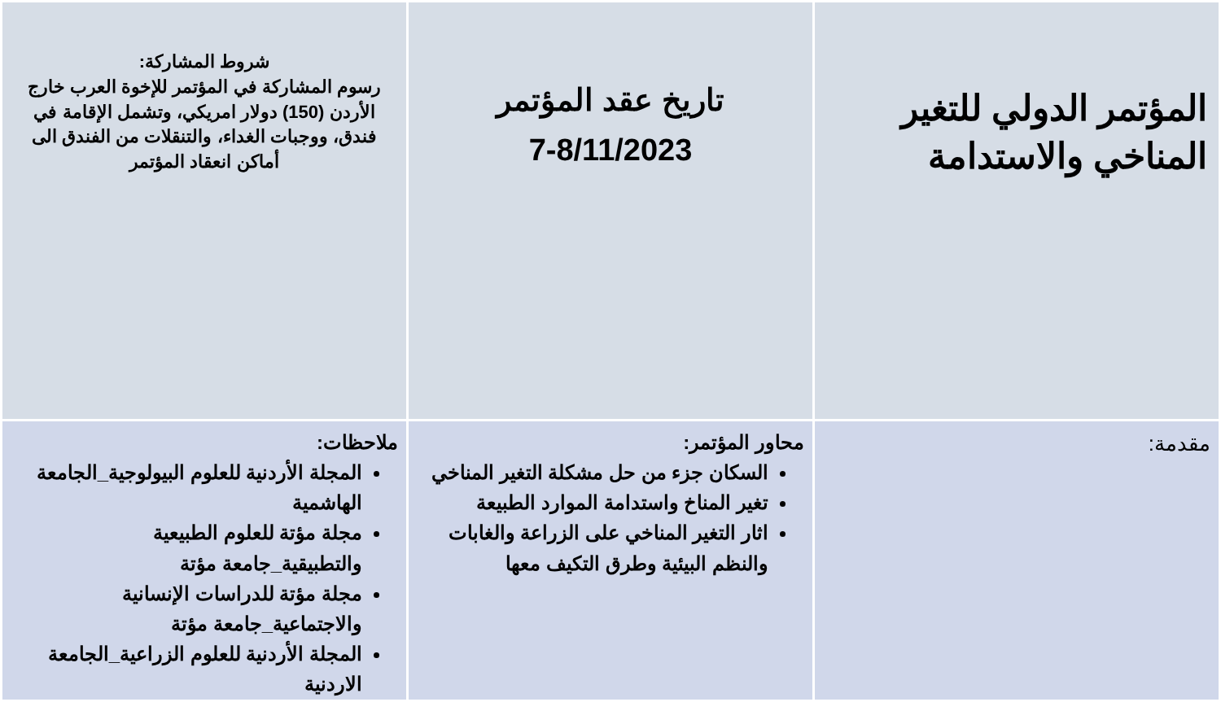| المؤتمر الدولي للتغير المناخي والاستدامة | تاريخ عقد المؤتمر 7-8/11/2023 | شروط المشاركة: رسوم المشاركة في المؤتمر للإخوة العرب خارج الأردن (150) دولار امريكي، وتشمل الإقامة في فندق، ووجبات الغداء، والتنقلات من الفندق الى أماكن انعقاد المؤتمر |
| مقدمة: | محاور المؤتمر: السكان جزء من حل مشكلة التغير المناخي تغير المناخ واستدامة الموارد الطبيعة اثار التغير المناخي على الزراعة والغابات والنظم البيئية وطرق التكيف معها | ملاحظات: المجلة الأردنية للعلوم البيولوجية_الجامعة الهاشمية مجلة مؤتة للعلوم الطبيعية والتطبيقية_جامعة مؤتة مجلة مؤتة للدراسات الإنسانية والاجتماعية_جامعة مؤتة المجلة الأردنية للعلوم الزراعية_الجامعة الاردنية |